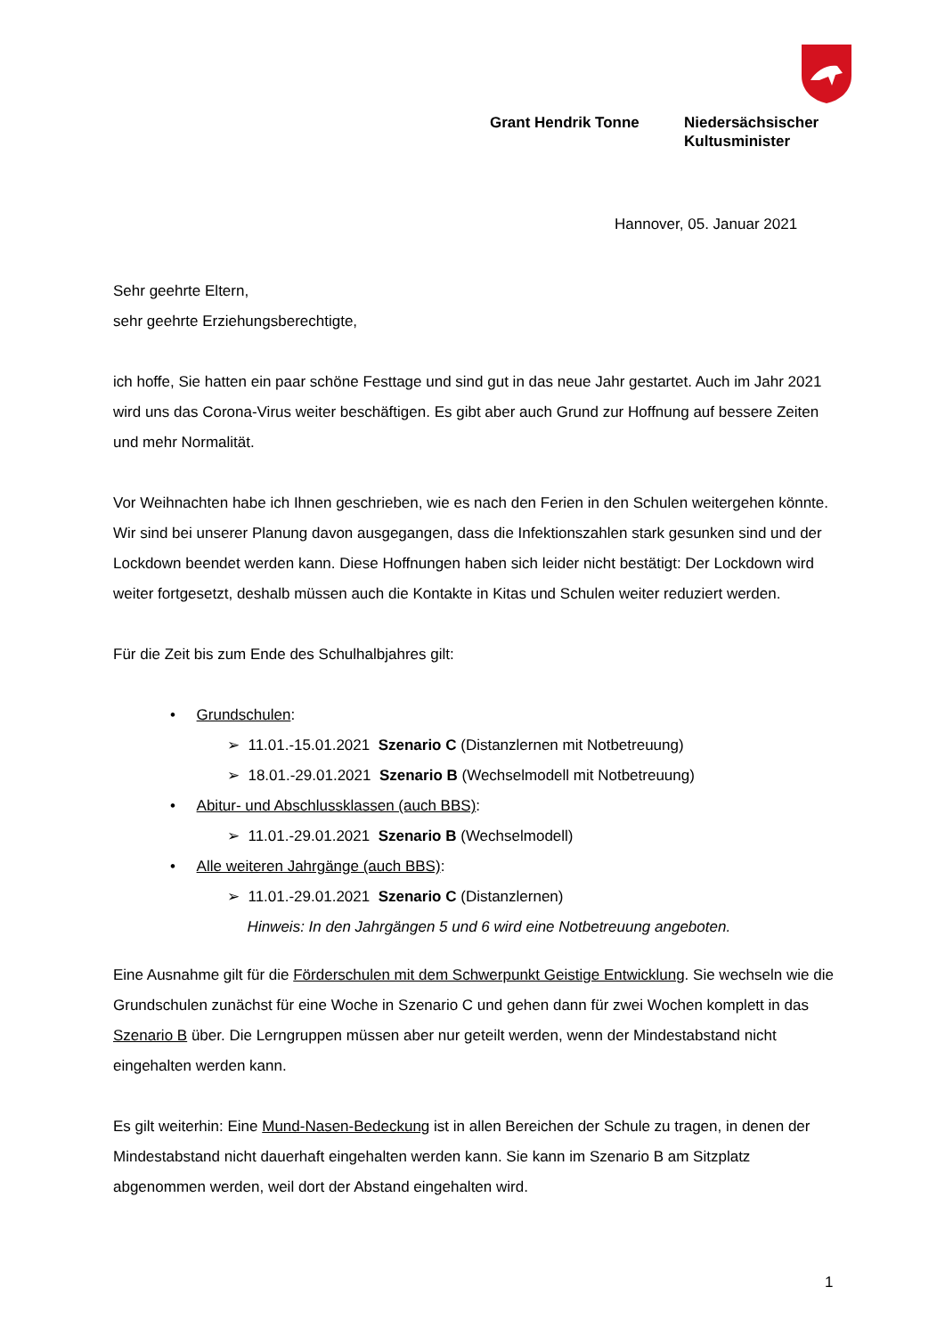Grant Hendrik Tonne Niedersächsischer
Kultusminister
Hannover, 05. Januar 2021
Sehr geehrte Eltern,
sehr geehrte Erziehungsberechtigte,
ich hoffe, Sie hatten ein paar schöne Festtage und sind gut in das neue Jahr gestartet. Auch im Jahr 2021 wird uns das Corona-Virus weiter beschäftigen. Es gibt aber auch Grund zur Hoffnung auf bessere Zeiten und mehr Normalität.
Vor Weihnachten habe ich Ihnen geschrieben, wie es nach den Ferien in den Schulen weitergehen könnte. Wir sind bei unserer Planung davon ausgegangen, dass die Infektionszahlen stark gesunken sind und der Lockdown beendet werden kann. Diese Hoffnungen haben sich leider nicht bestätigt: Der Lockdown wird weiter fortgesetzt, deshalb müssen auch die Kontakte in Kitas und Schulen weiter reduziert werden.
Für die Zeit bis zum Ende des Schulhalbjahres gilt:
• Grundschulen:
➢ 11.01.-15.01.2021 Szenario C (Distanzlernen mit Notbetreuung)
➢ 18.01.-29.01.2021 Szenario B (Wechselmodell mit Notbetreuung)
• Abitur- und Abschlussklassen (auch BBS):
➢ 11.01.-29.01.2021 Szenario B (Wechselmodell)
• Alle weiteren Jahrgänge (auch BBS):
➢ 11.01.-29.01.2021 Szenario C (Distanzlernen)
Hinweis: In den Jahrgängen 5 und 6 wird eine Notbetreuung angeboten.
Eine Ausnahme gilt für die Förderschulen mit dem Schwerpunkt Geistige Entwicklung. Sie wechseln wie die Grundschulen zunächst für eine Woche in Szenario C und gehen dann für zwei Wochen komplett in das Szenario B über. Die Lerngruppen müssen aber nur geteilt werden, wenn der Mindestabstand nicht eingehalten werden kann.
Es gilt weiterhin: Eine Mund-Nasen-Bedeckung ist in allen Bereichen der Schule zu tragen, in denen der Mindestabstand nicht dauerhaft eingehalten werden kann. Sie kann im Szenario B am Sitzplatz abgenommen werden, weil dort der Abstand eingehalten wird.
1